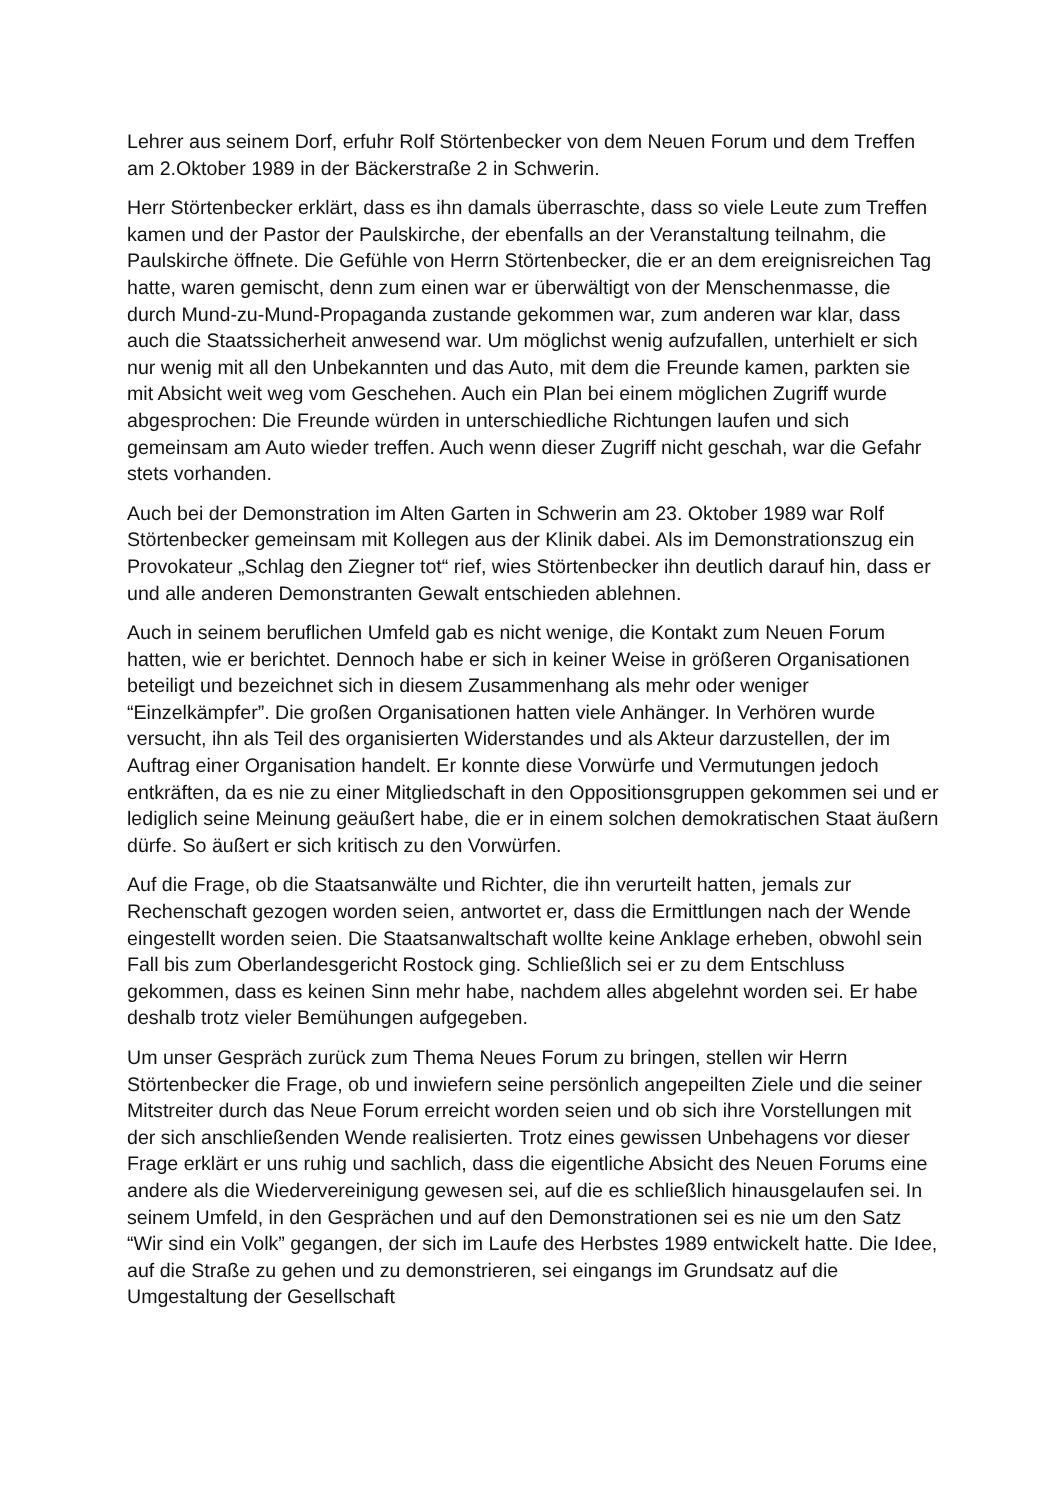Lehrer aus seinem Dorf, erfuhr Rolf Störtenbecker von dem Neuen Forum und dem Treffen am 2.Oktober 1989 in der Bäckerstraße 2 in Schwerin.
Herr Störtenbecker erklärt, dass es ihn damals überraschte, dass so viele Leute zum Treffen kamen und der Pastor der Paulskirche, der ebenfalls an der Veranstaltung teilnahm, die Paulskirche öffnete. Die Gefühle von Herrn Störtenbecker, die er an dem ereignisreichen Tag hatte, waren gemischt, denn zum einen war er überwältigt von der Menschenmasse, die durch Mund-zu-Mund-Propaganda zustande gekommen war, zum anderen war klar, dass auch die Staatssicherheit anwesend war. Um möglichst wenig aufzufallen, unterhielt er sich nur wenig mit all den Unbekannten und das Auto, mit dem die Freunde kamen, parkten sie mit Absicht weit weg vom Geschehen. Auch ein Plan bei einem möglichen Zugriff wurde abgesprochen: Die Freunde würden in unterschiedliche Richtungen laufen und sich gemeinsam am Auto wieder treffen. Auch wenn dieser Zugriff nicht geschah, war die Gefahr stets vorhanden.
Auch bei der Demonstration im Alten Garten in Schwerin am 23. Oktober 1989 war Rolf Störtenbecker gemeinsam mit Kollegen aus der Klinik dabei. Als im Demonstrationszug ein Provokateur „Schlag den Ziegner tot“ rief, wies Störtenbecker ihn deutlich darauf hin, dass er und alle anderen Demonstranten Gewalt entschieden ablehnen.
Auch in seinem beruflichen Umfeld gab es nicht wenige, die Kontakt zum Neuen Forum hatten, wie er berichtet. Dennoch habe er sich in keiner Weise in größeren Organisationen beteiligt und bezeichnet sich in diesem Zusammenhang als mehr oder weniger “Einzelkämpfer”. Die großen Organisationen hatten viele Anhänger. In Verhören wurde versucht, ihn als Teil des organisierten Widerstandes und als Akteur darzustellen, der im Auftrag einer Organisation handelt. Er konnte diese Vorwürfe und Vermutungen jedoch entkräften, da es nie zu einer Mitgliedschaft in den Oppositionsgruppen gekommen sei und er lediglich seine Meinung geäußert habe, die er in einem solchen demokratischen Staat äußern dürfe. So äußert er sich kritisch zu den Vorwürfen.
Auf die Frage, ob die Staatsanwälte und Richter, die ihn verurteilt hatten, jemals zur Rechenschaft gezogen worden seien, antwortet er, dass die Ermittlungen nach der Wende eingestellt worden seien. Die Staatsanwaltschaft wollte keine Anklage erheben, obwohl sein Fall bis zum Oberlandesgericht Rostock ging. Schließlich sei er zu dem Entschluss gekommen, dass es keinen Sinn mehr habe, nachdem alles abgelehnt worden sei. Er habe deshalb trotz vieler Bemühungen aufgegeben.
Um unser Gespräch zurück zum Thema Neues Forum zu bringen, stellen wir Herrn Störtenbecker die Frage, ob und inwiefern seine persönlich angepeilten Ziele und die seiner Mitstreiter durch das Neue Forum erreicht worden seien und ob sich ihre Vorstellungen mit der sich anschließenden Wende realisierten. Trotz eines gewissen Unbehagens vor dieser Frage erklärt er uns ruhig und sachlich, dass die eigentliche Absicht des Neuen Forums eine andere als die Wiedervereinigung gewesen sei, auf die es schließlich hinausgelaufen sei. In seinem Umfeld, in den Gesprächen und auf den Demonstrationen sei es nie um den Satz “Wir sind ein Volk” gegangen, der sich im Laufe des Herbstes 1989 entwickelt hatte. Die Idee, auf die Straße zu gehen und zu demonstrieren, sei eingangs im Grundsatz auf die Umgestaltung der Gesellschaft